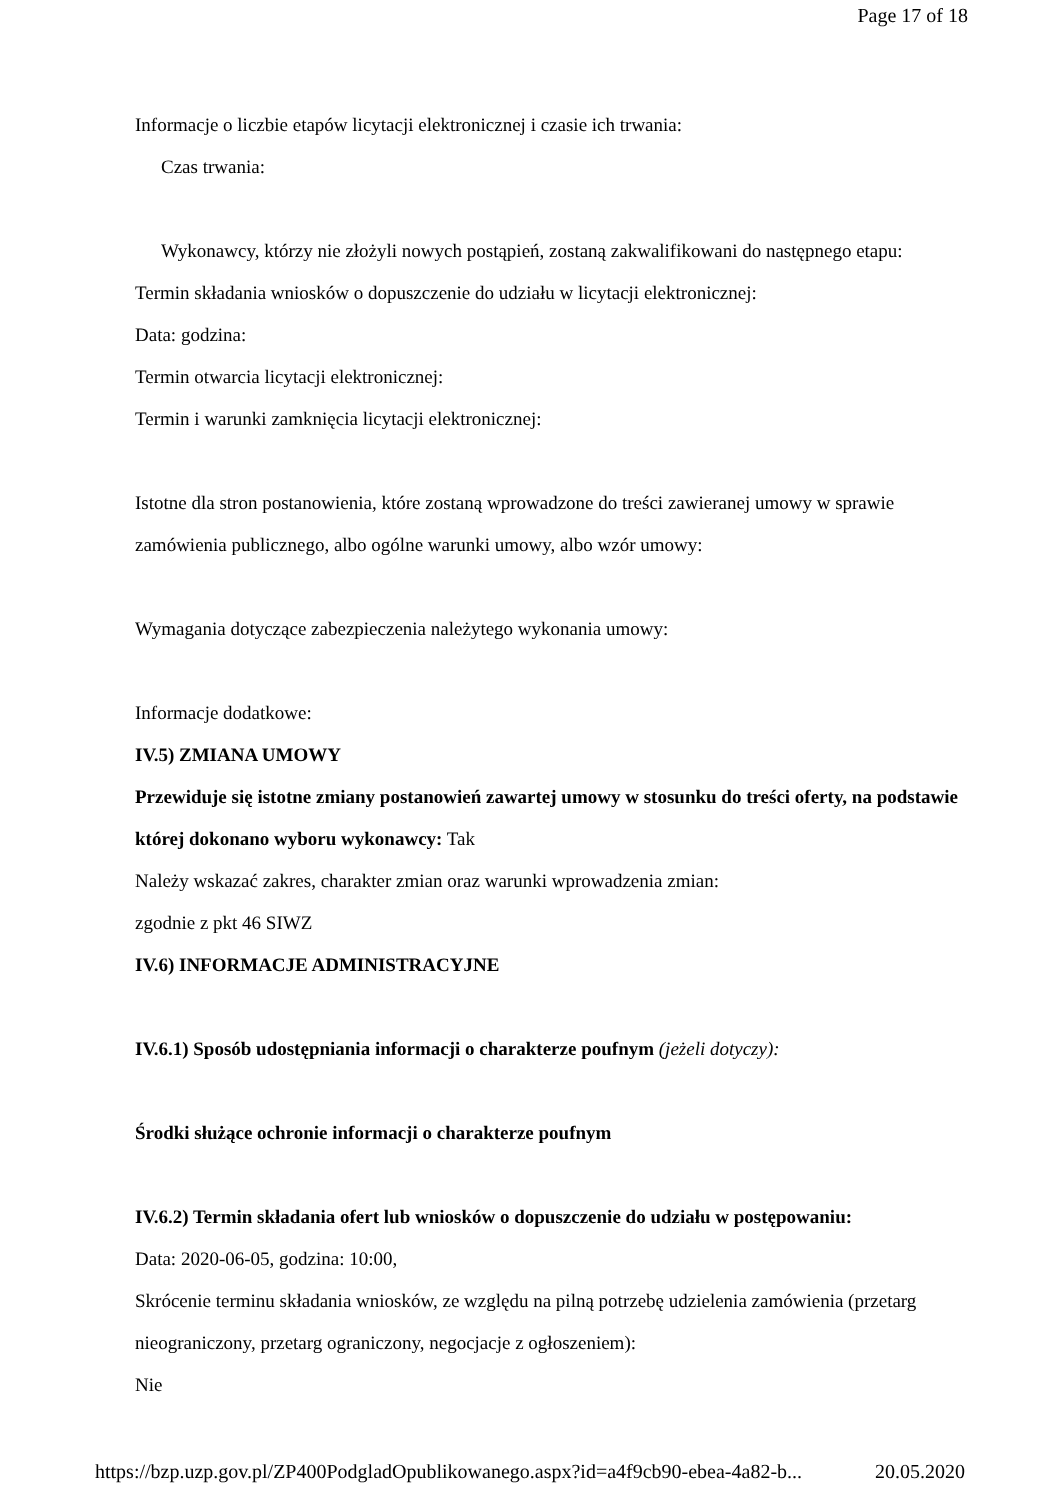Page 17 of 18
Informacje o liczbie etapów licytacji elektronicznej i czasie ich trwania:
Czas trwania:
Wykonawcy, którzy nie złożyli nowych postąpień, zostaną zakwalifikowani do następnego etapu:
Termin składania wniosków o dopuszczenie do udziału w licytacji elektronicznej:
Data: godzina:
Termin otwarcia licytacji elektronicznej:
Termin i warunki zamknięcia licytacji elektronicznej:
Istotne dla stron postanowienia, które zostaną wprowadzone do treści zawieranej umowy w sprawie zamówienia publicznego, albo ogólne warunki umowy, albo wzór umowy:
Wymagania dotyczące zabezpieczenia należytego wykonania umowy:
Informacje dodatkowe:
IV.5) ZMIANA UMOWY
Przewiduje się istotne zmiany postanowień zawartej umowy w stosunku do treści oferty, na podstawie której dokonano wyboru wykonawcy: Tak
Należy wskazać zakres, charakter zmian oraz warunki wprowadzenia zmian:
zgodnie z pkt 46 SIWZ
IV.6) INFORMACJE ADMINISTRACYJNE
IV.6.1) Sposób udostępniania informacji o charakterze poufnym (jeżeli dotyczy):
Środki służące ochronie informacji o charakterze poufnym
IV.6.2) Termin składania ofert lub wniosków o dopuszczenie do udziału w postępowaniu:
Data: 2020-06-05, godzina: 10:00,
Skrócenie terminu składania wniosków, ze względu na pilną potrzebę udzielenia zamówienia (przetarg nieograniczony, przetarg ograniczony, negocjacje z ogłoszeniem):
Nie
https://bzp.uzp.gov.pl/ZP400PodgladOpublikowanego.aspx?id=a4f9cb90-ebea-4a82-b... 20.05.2020